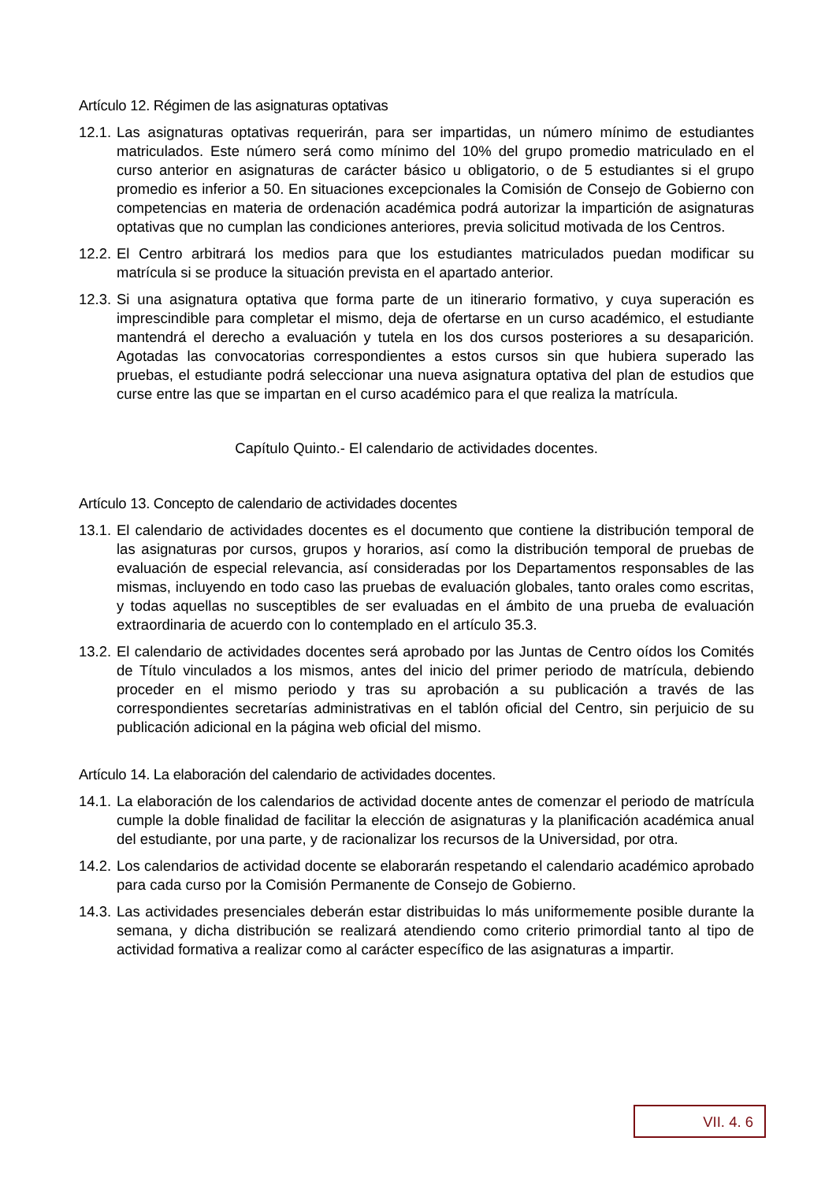Artículo 12. Régimen de las asignaturas optativas
12.1. Las asignaturas optativas requerirán, para ser impartidas, un número mínimo de estudiantes matriculados. Este número será como mínimo del 10% del grupo promedio matriculado en el curso anterior en asignaturas de carácter básico u obligatorio, o de 5 estudiantes si el grupo promedio es inferior a 50. En situaciones excepcionales la Comisión de Consejo de Gobierno con competencias en materia de ordenación académica podrá autorizar la impartición de asignaturas optativas que no cumplan las condiciones anteriores, previa solicitud motivada de los Centros.
12.2. El Centro arbitrará los medios para que los estudiantes matriculados puedan modificar su matrícula si se produce la situación prevista en el apartado anterior.
12.3. Si una asignatura optativa que forma parte de un itinerario formativo, y cuya superación es imprescindible para completar el mismo, deja de ofertarse en un curso académico, el estudiante mantendrá el derecho a evaluación y tutela en los dos cursos posteriores a su desaparición. Agotadas las convocatorias correspondientes a estos cursos sin que hubiera superado las pruebas, el estudiante podrá seleccionar una nueva asignatura optativa del plan de estudios que curse entre las que se impartan en el curso académico para el que realiza la matrícula.
Capítulo Quinto.- El calendario de actividades docentes.
Artículo 13. Concepto de calendario de actividades docentes
13.1. El calendario de actividades docentes es el documento que contiene la distribución temporal de las asignaturas por cursos, grupos y horarios, así como la distribución temporal de pruebas de evaluación de especial relevancia, así consideradas por los Departamentos responsables de las mismas, incluyendo en todo caso las pruebas de evaluación globales, tanto orales como escritas, y todas aquellas no susceptibles de ser evaluadas en el ámbito de una prueba de evaluación extraordinaria de acuerdo con lo contemplado en el artículo 35.3.
13.2. El calendario de actividades docentes será aprobado por las Juntas de Centro oídos los Comités de Título vinculados a los mismos, antes del inicio del primer periodo de matrícula, debiendo proceder en el mismo periodo y tras su aprobación a su publicación a través de las correspondientes secretarías administrativas en el tablón oficial del Centro, sin perjuicio de su publicación adicional en la página web oficial del mismo.
Artículo 14. La elaboración del calendario de actividades docentes.
14.1. La elaboración de los calendarios de actividad docente antes de comenzar el periodo de matrícula cumple la doble finalidad de facilitar la elección de asignaturas y la planificación académica anual del estudiante, por una parte, y de racionalizar los recursos de la Universidad, por otra.
14.2. Los calendarios de actividad docente se elaborarán respetando el calendario académico aprobado para cada curso por la Comisión Permanente de Consejo de Gobierno.
14.3. Las actividades presenciales deberán estar distribuidas lo más uniformemente posible durante la semana, y dicha distribución se realizará atendiendo como criterio primordial tanto al tipo de actividad formativa a realizar como al carácter específico de las asignaturas a impartir.
VII. 4. 6